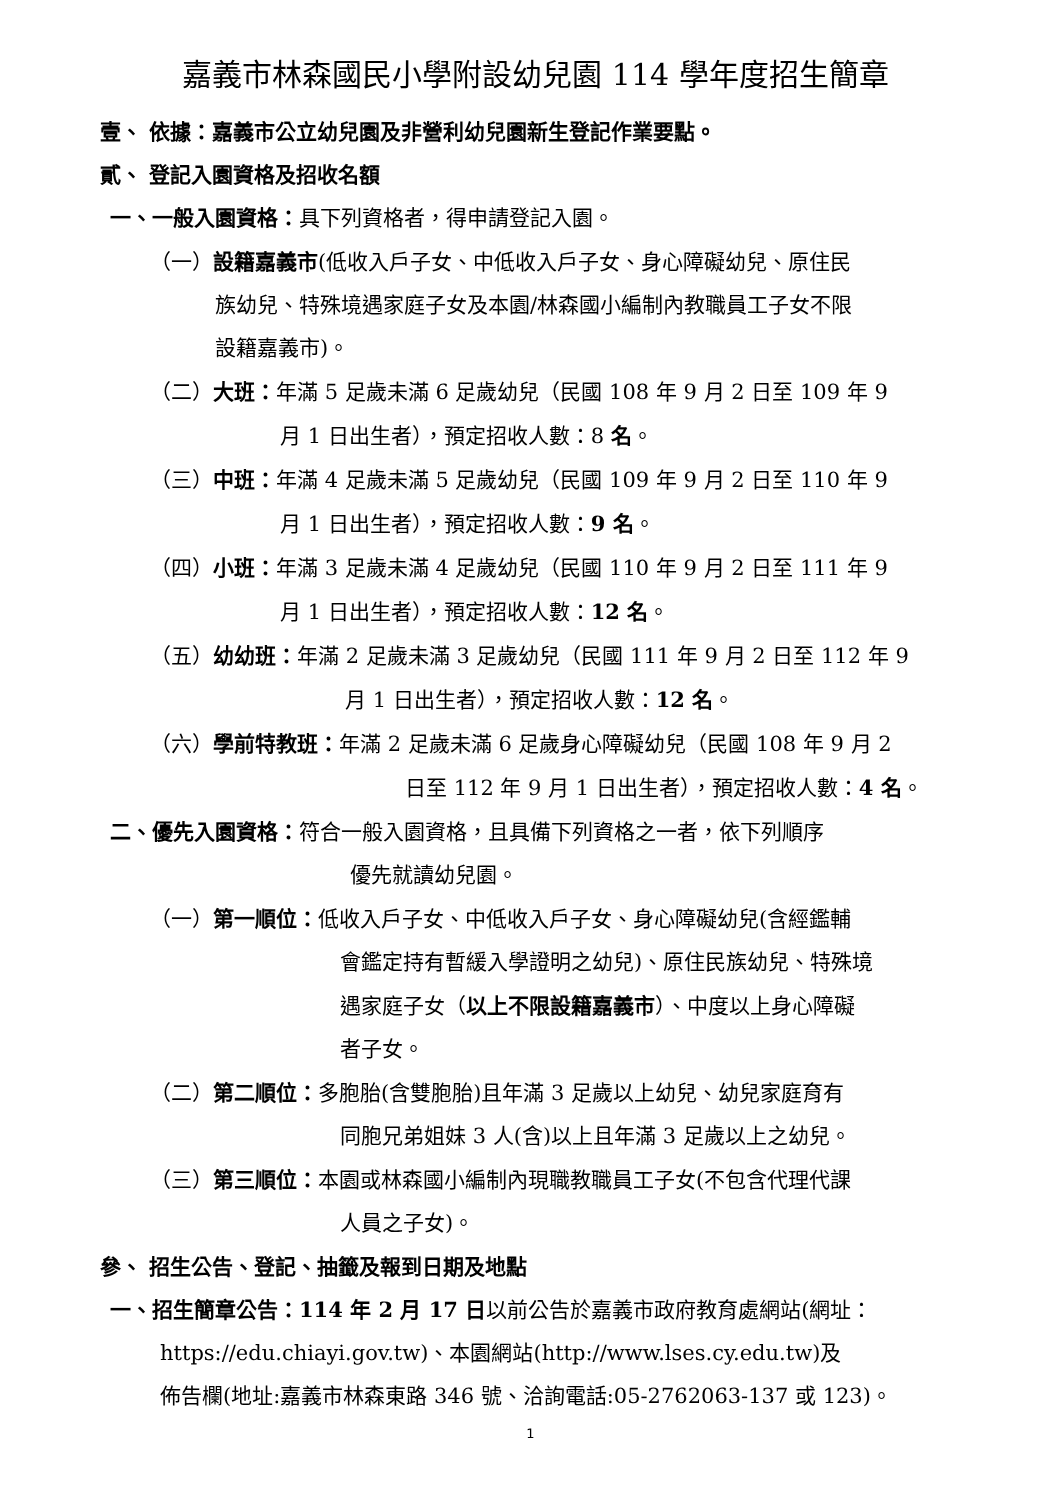嘉義市林森國民小學附設幼兒園 114 學年度招生簡章
壹、 依據：嘉義市公立幼兒園及非營利幼兒園新生登記作業要點。
貳、 登記入園資格及招收名額
一、一般入園資格：具下列資格者，得申請登記入園。
（一）設籍嘉義市(低收入戶子女、中低收入戶子女、身心障礙幼兒、原住民
族幼兒、特殊境遇家庭子女及本園/林森國小編制內教職員工子女不限
設籍嘉義市)。
（二）大班：年滿 5 足歲未滿 6 足歲幼兒（民國 108 年 9 月 2 日至 109 年 9
月 1 日出生者），預定招收人數：8 名。
（三）中班：年滿 4 足歲未滿 5 足歲幼兒（民國 109 年 9 月 2 日至 110 年 9
月 1 日出生者），預定招收人數：9 名。
（四）小班：年滿 3 足歲未滿 4 足歲幼兒（民國 110 年 9 月 2 日至 111 年 9
月 1 日出生者），預定招收人數：12 名。
（五）幼幼班：年滿 2 足歲未滿 3 足歲幼兒（民國 111 年 9 月 2 日至 112 年 9
月 1 日出生者），預定招收人數：12 名。
（六）學前特教班：年滿 2 足歲未滿 6 足歲身心障礙幼兒（民國 108 年 9 月 2
日至 112 年 9 月 1 日出生者），預定招收人數：4 名。
二、優先入園資格：符合一般入園資格，且具備下列資格之一者，依下列順序
優先就讀幼兒園。
（一）第一順位：低收入戶子女、中低收入戶子女、身心障礙幼兒(含經鑑輔
會鑑定持有暫緩入學證明之幼兒)、原住民族幼兒、特殊境
遇家庭子女（以上不限設籍嘉義市）、中度以上身心障礙
者子女。
（二）第二順位：多胞胎(含雙胞胎)且年滿 3 足歲以上幼兒、幼兒家庭育有
同胞兄弟姐妹 3 人(含)以上且年滿 3 足歲以上之幼兒。
（三）第三順位：本園或林森國小編制內現職教職員工子女(不包含代理代課
人員之子女)。
參、 招生公告、登記、抽籤及報到日期及地點
一、招生簡章公告：114 年 2 月 17 日以前公告於嘉義市政府教育處網站(網址：
https://edu.chiayi.gov.tw)、本園網站(http://www.lses.cy.edu.tw)及
佈告欄(地址:嘉義市林森東路 346 號、洽詢電話:05-2762063-137 或 123)。
1